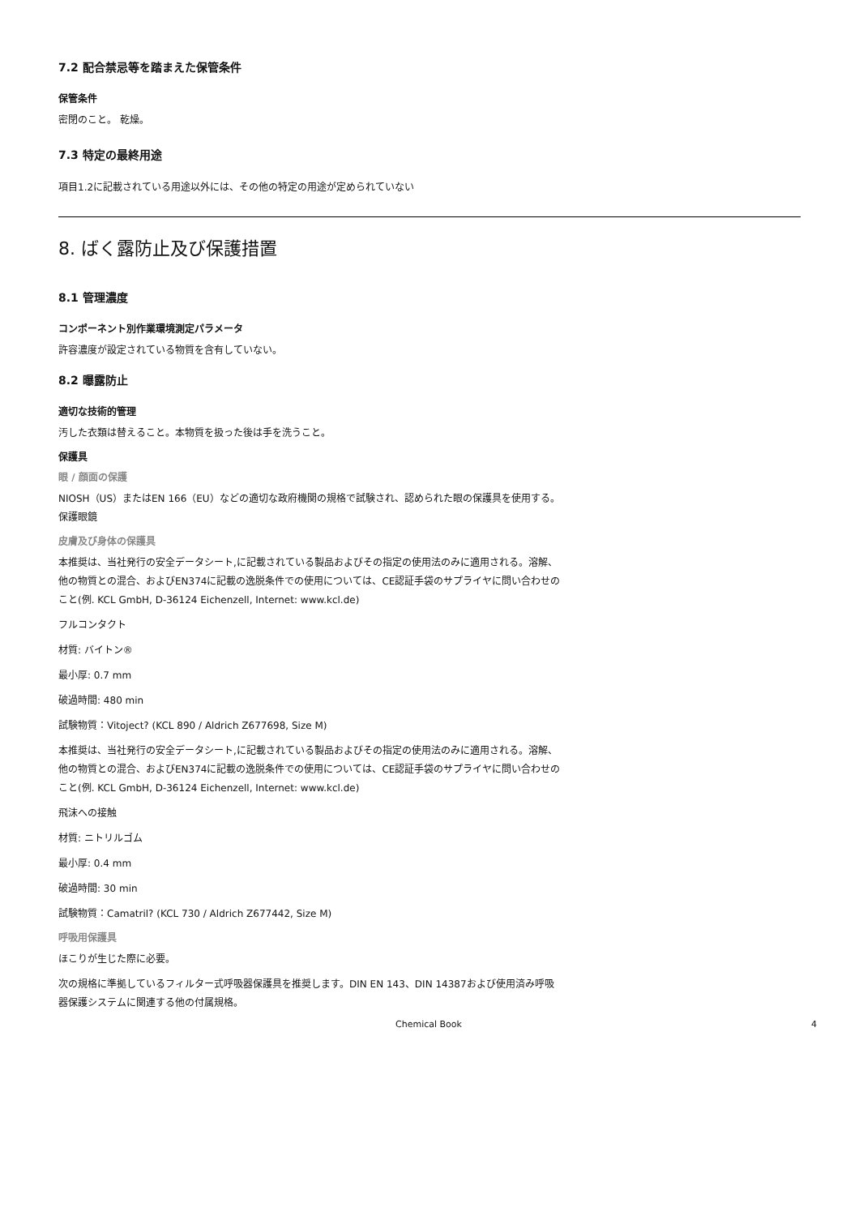7.2 配合禁忌等を踏まえた保管条件
保管条件
密閉のこと。 乾燥。
7.3 特定の最終用途
項目1.2に記載されている用途以外には、その他の特定の用途が定められていない
8. ばく露防止及び保護措置
8.1 管理濃度
コンポーネント別作業環境測定パラメータ
許容濃度が設定されている物質を含有していない。
8.2 曝露防止
適切な技術的管理
汚した衣類は替えること。本物質を扱った後は手を洗うこと。
保護具
眼 / 顔面の保護
NIOSH（US）またはEN 166（EU）などの適切な政府機関の規格で試験され、認められた眼の保護具を使用する。 保護眼鏡
皮膚及び身体の保護具
本推奨は、当社発行の安全データシート,に記載されている製品およびその指定の使用法のみに適用される。溶解、他の物質との混合、およびEN374に記載の逸脱条件での使用については、CE認証手袋のサプライヤに問い合わせのこと(例. KCL GmbH, D-36124 Eichenzell, Internet: www.kcl.de)
フルコンタクト
材質: バイトン®
最小厚: 0.7 mm
破過時間: 480 min
試験物質：Vitoject? (KCL 890 / Aldrich Z677698, Size M)
本推奨は、当社発行の安全データシート,に記載されている製品およびその指定の使用法のみに適用される。溶解、他の物質との混合、およびEN374に記載の逸脱条件での使用については、CE認証手袋のサプライヤに問い合わせのこと(例. KCL GmbH, D-36124 Eichenzell, Internet: www.kcl.de)
飛沫への接触
材質: ニトリルゴム
最小厚: 0.4 mm
破過時間: 30 min
試験物質：Camatril? (KCL 730 / Aldrich Z677442, Size M)
呼吸用保護具
ほこりが生じた際に必要。
次の規格に準拠しているフィルター式呼吸器保護具を推奨します。DIN EN 143、DIN 14387および使用済み呼吸器保護システムに関連する他の付属規格。
Chemical Book 4